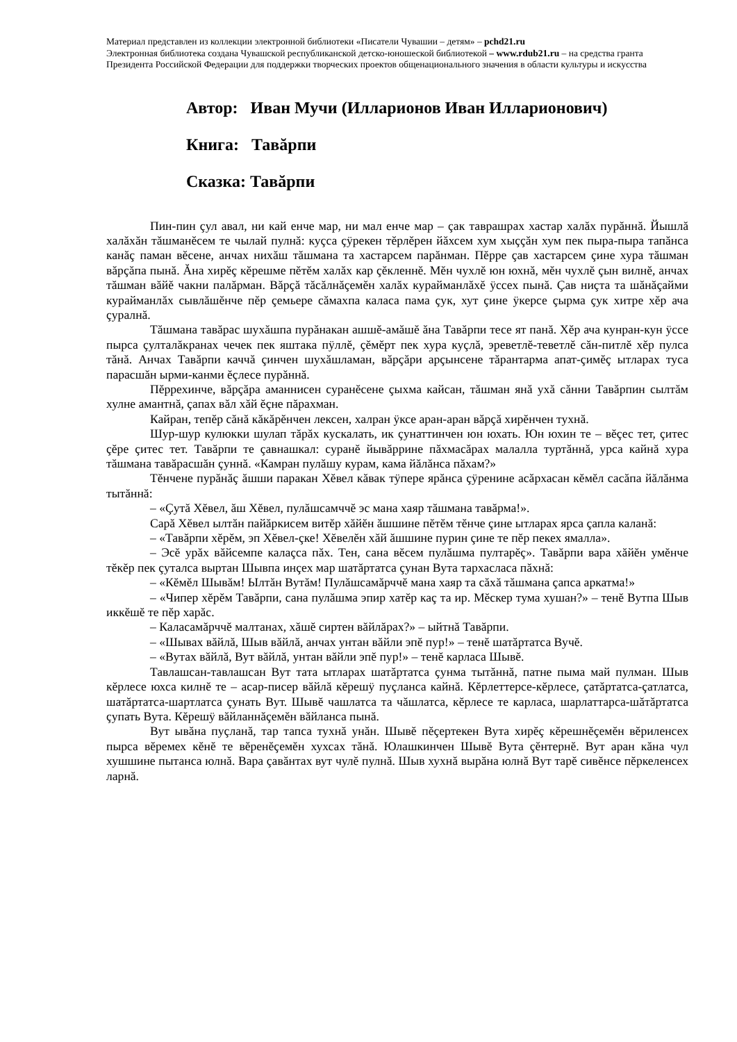Материал представлен из коллекции электронной библиотеки «Писатели Чувашии – детям» – pchd21.ru
Электронная библиотека создана Чувашской республиканской детско-юношеской библиотекой – www.rdub21.ru – на средства гранта Президента Российской Федерации для поддержки творческих проектов общенационального значения в области культуры и искусства
Автор: Иван Мучи (Илларионов Иван Илларионович)
Книга: Тавăрпи
Сказка: Тавăрпи
Пин-пин çул авал, ни кай енче мар, ни мал енче мар – çак таврашрах хастар халăх пурăннă. Йышлă халăхăн тăшманĕсем те чылай пулнă: куçса çÿрекен тĕрлĕрен йăхсем хум хыççăн хум пек пыра-пыра тапăнса канăç паман вĕсене, анчах нихăш тăшмана та хастарсем парăнман. Пĕрре çав хастарсем çине хура тăшман вăрçăпа пынă. Ăна хирĕç кĕрешме пĕтĕм халăх кар çĕкленнĕ. Мĕн чухлĕ юн юхнă, мĕн чухлĕ çын вилнĕ, анчах тăшман вăйĕ чакни палăрман. Вăрçă тăсăлнăçемĕн халăх курайманлăхĕ ÿссех пынă. Çав ниçта та шăнăçайми курайманлăх сывлăшĕнче пĕр çемьере сăмахпа каласа пама çук, хут çине ÿкерсе çырма çук хитре хĕр ача çуралнă.
Тăшмана тавăрас шухăшпа пурăнакан ашшĕ-амăшĕ ăна Тавăрпи тесе ят панă. Хĕр ача кунран-кун ÿссе пырса çулталăкранах чечек пек яштака пÿллĕ, çĕмĕрт пек хура куçлă, эреветлĕ-теветлĕ сăн-питлĕ хĕр пулса тăнă. Анчах Тавăрпи каччă çинчен шухăшламан, вăрçăри арçынсене тăрантарма апат-çимĕç ытларах туса парасшăн ырми-канми ĕçлесе пурăннă.
Пĕррехинче, вăрçăра аманнисен суранĕсене çыхма кайсан, тăшман янă ухă сăнни Тавăрпин сылтăм хулне амантнă, çапах вăл хăй ĕçне пăрахман.
Кайран, тепĕр сăнă кăкăрĕнчен лексен, халран ÿксе аран-аран вăрçă хирĕнчен тухнă.
Шур-шур кулюкки шулап тăрăх кускалать, ик çунаттинчен юн юхать. Юн юхин те – вĕçес тет, çитес çĕре çитес тет. Тавăрпи те çавнашкал: суранĕ йывăррине пăхмасăрах малалла туртăннă, урса кайнă хура тăшмана тавăрасшăн çуннă. «Камран пулăшу курам, кама йăлăнса пăхам?»
Тĕнчене пурăнăç ăшши паракан Хĕвел кăвак тÿпере ярăнса çÿренине асăрхасан кĕмĕл сасăпа йăлăнма тытăннă:
– «Çутă Хĕвел, ăш Хĕвел, пулăшсамччĕ эс мана хаяр тăшмана тавăрма!».
Сарă Хĕвел ылтăн пайăркисем витĕр хăйĕн ăшшине пĕтĕм тĕнче çине ытларах ярса çапла каланă:
– «Тавăрпи хĕрĕм, эп Хĕвел-çке! Хĕвелĕн хăй ăшшине пурин çине те пĕр пекех ямалла».
– Эсĕ урăх вăйсемпе калаçса пăх. Тен, сана вĕсем пулăшма пултарĕç». Тавăрпи вара хăйĕн умĕнче тĕкĕр пек çуталса выртан Шывпа инçех мар шатăртатса çунан Вута тархасласа пăхнă:
– «Кĕмĕл Шывăм! Ылтăн Вутăм! Пулăшсамăрччĕ мана хаяр та сăхă тăшмана çапса аркатма!»
– «Чипер хĕрĕм Тавăрпи, сана пулăшма эпир хатĕр каç та ир. Мĕскер тума хушан?» – тенĕ Вутпа Шыв иккĕшĕ те пĕр харăс.
– Каласамăрччĕ малтанах, хăшĕ сиртен вăйлăрах?» – ыйтнă Тавăрпи.
– «Шывах вăйлă, Шыв вăйлă, анчах унтан вăйли эпĕ пур!» – тенĕ шатăртатса Вучĕ.
– «Вутах вăйлă, Вут вăйлă, унтан вăйли эпĕ пур!» – тенĕ карласа Шывĕ.
Тавлашсан-тавлашсан Вут тата ытларах шатăртатса çунма тытăннă, патне пыма май пулман. Шыв кĕрлесе юхса килнĕ те – асар-писер вăйлă кĕрешÿ пуçланса кайнă. Кĕрлеттерсе-кĕрлесе, çатăртатса-çатлатса, шатăртатса-шартлатса çунать Вут. Шывĕ чашлатса та чăшлатса, кĕрлесе те карласа, шарлаттарса-шăтăртатса çупать Вута. Кĕрешÿ вăйланнăçемĕн вăйланса пынă.
Вут ывăна пуçланă, тар тапса тухнă унăн. Шывĕ пĕçертекен Вута хирĕç кĕрешнĕçемĕн вĕриленсех пырса вĕремех кĕнĕ те вĕренĕçемĕн хухсах тăнă. Юлашкинчен Шывĕ Вута çĕнтернĕ. Вут аран кăна чул хушшине пытанса юлнă. Вара çавăнтах вут чулĕ пулнă. Шыв хухнă вырăна юлнă Вут тарĕ сивĕнсе пĕркеленсех ларнă.